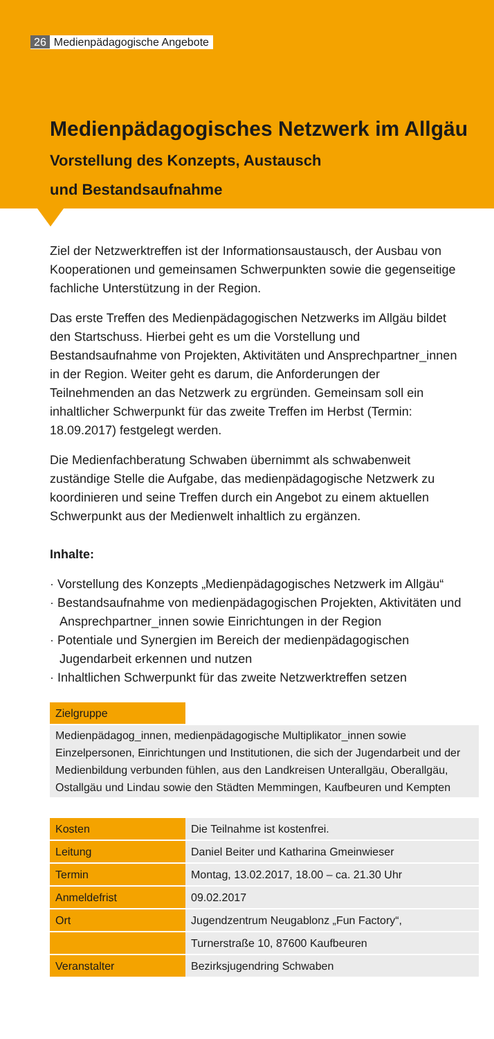26 Medienpädagogische Angebote
Medienpädagogisches Netzwerk im Allgäu
Vorstellung des Konzepts, Austausch
und Bestandsaufnahme
Ziel der Netzwerktreffen ist der Informationsaustausch, der Ausbau von Kooperationen und gemeinsamen Schwerpunkten sowie die gegenseitige fachliche Unterstützung in der Region.
Das erste Treffen des Medienpädagogischen Netzwerks im Allgäu bildet den Startschuss. Hierbei geht es um die Vorstellung und Bestandsaufnahme von Projekten, Aktivitäten und Ansprechpartner_innen in der Region. Weiter geht es darum, die Anforderungen der Teilnehmenden an das Netzwerk zu ergründen. Gemeinsam soll ein inhaltlicher Schwerpunkt für das zweite Treffen im Herbst (Termin: 18.09.2017) festgelegt werden.
Die Medienfachberatung Schwaben übernimmt als schwabenweit zuständige Stelle die Aufgabe, das medienpädagogische Netzwerk zu koordinieren und seine Treffen durch ein Angebot zu einem aktuellen Schwerpunkt aus der Medienwelt inhaltlich zu ergänzen.
Inhalte:
· Vorstellung des Konzepts „Medienpädagogisches Netzwerk im Allgäu“
· Bestandsaufnahme von medienpädagogischen Projekten, Aktivitäten und Ansprechpartner_innen sowie Einrichtungen in der Region
· Potentiale und Synergien im Bereich der medienpädagogischen Jugendarbeit erkennen und nutzen
· Inhaltlichen Schwerpunkt für das zweite Netzwerktreffen setzen
| Zielgruppe | |
| Medienpädagog_innen, medienpädagogische Multiplikator_innen sowie Einzelpersonen, Einrichtungen und Institutionen, die sich der Jugendarbeit und der Medienbildung verbunden fühlen, aus den Landkreisen Unterallgäu, Oberallgäu, Ostallgäu und Lindau sowie den Städten Memmingen, Kaufbeuren und Kempten | |
| Kosten | Die Teilnahme ist kostenfrei. |
| Leitung | Daniel Beiter und Katharina Gmeinwieser |
| Termin | Montag, 13.02.2017, 18.00 – ca. 21.30 Uhr |
| Anmeldefrist | 09.02.2017 |
| Ort | Jugendzentrum Neugablonz „Fun Factory“, |
| | Turnerstraße 10, 87600 Kaufbeuren |
| Veranstalter | Bezirksjugendring Schwaben |